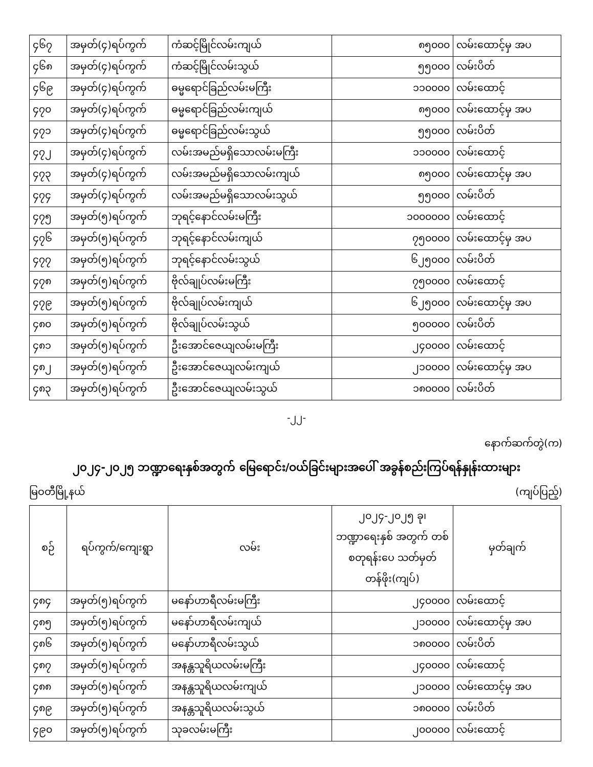| ၄၆၇ | အမှတ်(၄)ရပ်ကွက် | ကံဆင့်မြိုင်လမ်းကျယ် | ၈၅၀၀၀ | လမ်းထောင့်မှ အပ |
| ၄၆၈ | အမှတ်(၄)ရပ်ကွက် | ကံဆင့်မြိုင်လမ်းသွယ် | ၅၅၀၀၀ | လမ်းပိတ် |
| ၄၆၉ | အမှတ်(၄)ရပ်ကွက် | ဓမ္မရောင်ခြည်လမ်းမကြီး | ၁၁၀၀၀၀ | လမ်းထောင့် |
| ၄၇၀ | အမှတ်(၄)ရပ်ကွက် | ဓမ္မရောင်ခြည်လမ်းကျယ် | ၈၅၀၀၀ | လမ်းထောင့်မှ အပ |
| ၄၇၁ | အမှတ်(၄)ရပ်ကွက် | ဓမ္မရောင်ခြည်လမ်းသွယ် | ၅၅၀၀၀ | လမ်းပိတ် |
| ၄၇၂ | အမှတ်(၄)ရပ်ကွက် | လမ်းအမည်မရှိသောလမ်းမကြီး | ၁၁၀၀၀၀ | လမ်းထောင့် |
| ၄၇၃ | အမှတ်(၄)ရပ်ကွက် | လမ်းအမည်မရှိသောလမ်းကျယ် | ၈၅၀၀၀ | လမ်းထောင့်မှ အပ |
| ၄၇၄ | အမှတ်(၄)ရပ်ကွက် | လမ်းအမည်မရှိသောလမ်းသွယ် | ၅၅၀၀၀ | လမ်းပိတ် |
| ၄၇၅ | အမှတ်(၅)ရပ်ကွက် | ဘုရင့်နောင်လမ်းမကြီး | ၁၀၀၀၀၀၀ | လမ်းထောင့် |
| ၄၇၆ | အမှတ်(၅)ရပ်ကွက် | ဘုရင့်နောင်လမ်းကျယ် | ၇၅၀၀၀၀ | လမ်းထောင့်မှ အပ |
| ၄၇၇ | အမှတ်(၅)ရပ်ကွက် | ဘုရင့်နောင်လမ်းသွယ် | ၆၂၅၀၀၀ | လမ်းပိတ် |
| ၄၇၈ | အမှတ်(၅)ရပ်ကွက် | ဗိုလ်ချုပ်လမ်းမကြီး | ၇၅၀၀၀၀ | လမ်းထောင့် |
| ၄၇၉ | အမှတ်(၅)ရပ်ကွက် | ဗိုလ်ချုပ်လမ်းကျယ် | ၆၂၅၀၀၀ | လမ်းထောင့်မှ အပ |
| ၄၈၀ | အမှတ်(၅)ရပ်ကွက် | ဗိုလ်ချုပ်လမ်းသွယ် | ၅၀၀၀၀၀ | လမ်းပိတ် |
| ၄၈၁ | အမှတ်(၅)ရပ်ကွက် | ဦးအောင်ဇေယျလမ်းမကြီး | ၂၄၀၀၀၀ | လမ်းထောင့် |
| ၄၈၂ | အမှတ်(၅)ရပ်ကွက် | ဦးအောင်ဇေယျလမ်းကျယ် | ၂၁၀၀၀၀ | လမ်းထောင့်မှ အပ |
| ၄၈၃ | အမှတ်(၅)ရပ်ကွက် | ဦးအောင်ဇေယျလမ်းသွယ် | ၁၈၀၀၀၀ | လမ်းပိတ် |
-၂၂-
နောက်ဆက်တွဲ(က)
၂၀၂၄-၂၀၂၅ ဘဏ္ဍာရေးနှစ်အတွက် မြေရောင်း/ဝယ်ခြင်းများအပေါ် အခွန်စည်းကြပ်ရန်နှုန်းထားများ
မြဝတီမြို့နယ် (ကျပ်ပြည့်)
| စဉ် | ရပ်ကွက်/ကျေးရွာ | လမ်း | ၂၀၂၄-၂၀၂၅ ခု၊ ဘဏ္ဍာရေးနှစ် အတွက် တစ်စတုရန်းပေ သတ်မှတ်တန်ဖိုး(ကျပ်) | မှတ်ချက် |
| --- | --- | --- | --- | --- |
| ၄၈၄ | အမှတ်(၅)ရပ်ကွက် | မနော်ဟာရီလမ်းမကြီး | ၂၄၀၀၀၀ | လမ်းထောင့် |
| ၄၈၅ | အမှတ်(၅)ရပ်ကွက် | မနော်ဟာရီလမ်းကျယ် | ၂၁၀၀၀၀ | လမ်းထောင့်မှ အပ |
| ၄၈၆ | အမှတ်(၅)ရပ်ကွက် | မနော်ဟာရီလမ်းသွယ် | ၁၈၀၀၀၀ | လမ်းပိတ် |
| ၄၈၇ | အမှတ်(၅)ရပ်ကွက် | အနန္တသူရိယလမ်းမကြီး | ၂၄၀၀၀၀ | လမ်းထောင့် |
| ၄၈၈ | အမှတ်(၅)ရပ်ကွက် | အနန္တသူရိယလမ်းကျယ် | ၂၁၀၀၀၀ | လမ်းထောင့်မှ အပ |
| ၄၈၉ | အမှတ်(၅)ရပ်ကွက် | အနန္တသူရိယလမ်းသွယ် | ၁၈၀၀၀၀ | လမ်းပိတ် |
| ၄၉၀ | အမှတ်(၅)ရပ်ကွက် | သုခလမ်းမကြီး | ၂၀၀၀၀၀ | လမ်းထောင့် |